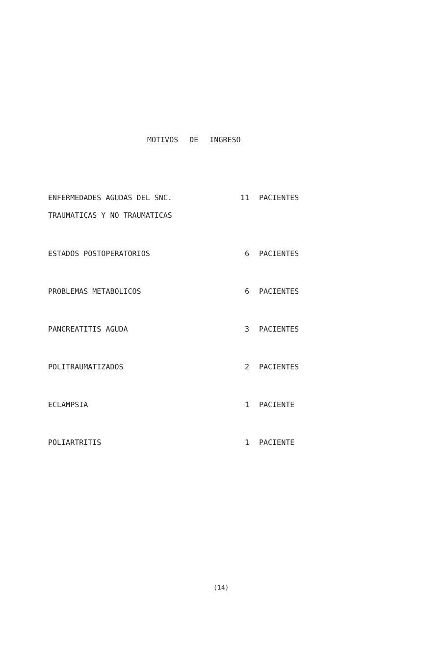MOTIVOS DE INGRESO
| ENFERMEDADES AGUDAS DEL SNC. TRAUMATICAS Y NO TRAUMATICAS | 11 | PACIENTES |
| ESTADOS POSTOPERATORIOS | 6 | PACIENTES |
| PROBLEMAS METABOLICOS | 6 | PACIENTES |
| PANCREATITIS AGUDA | 3 | PACIENTES |
| POLITRAUMATIZADOS | 2 | PACIENTES |
| ECLAMPSIA | 1 | PACIENTE |
| POLIARTRITIS | 1 | PACIENTE |
(14)